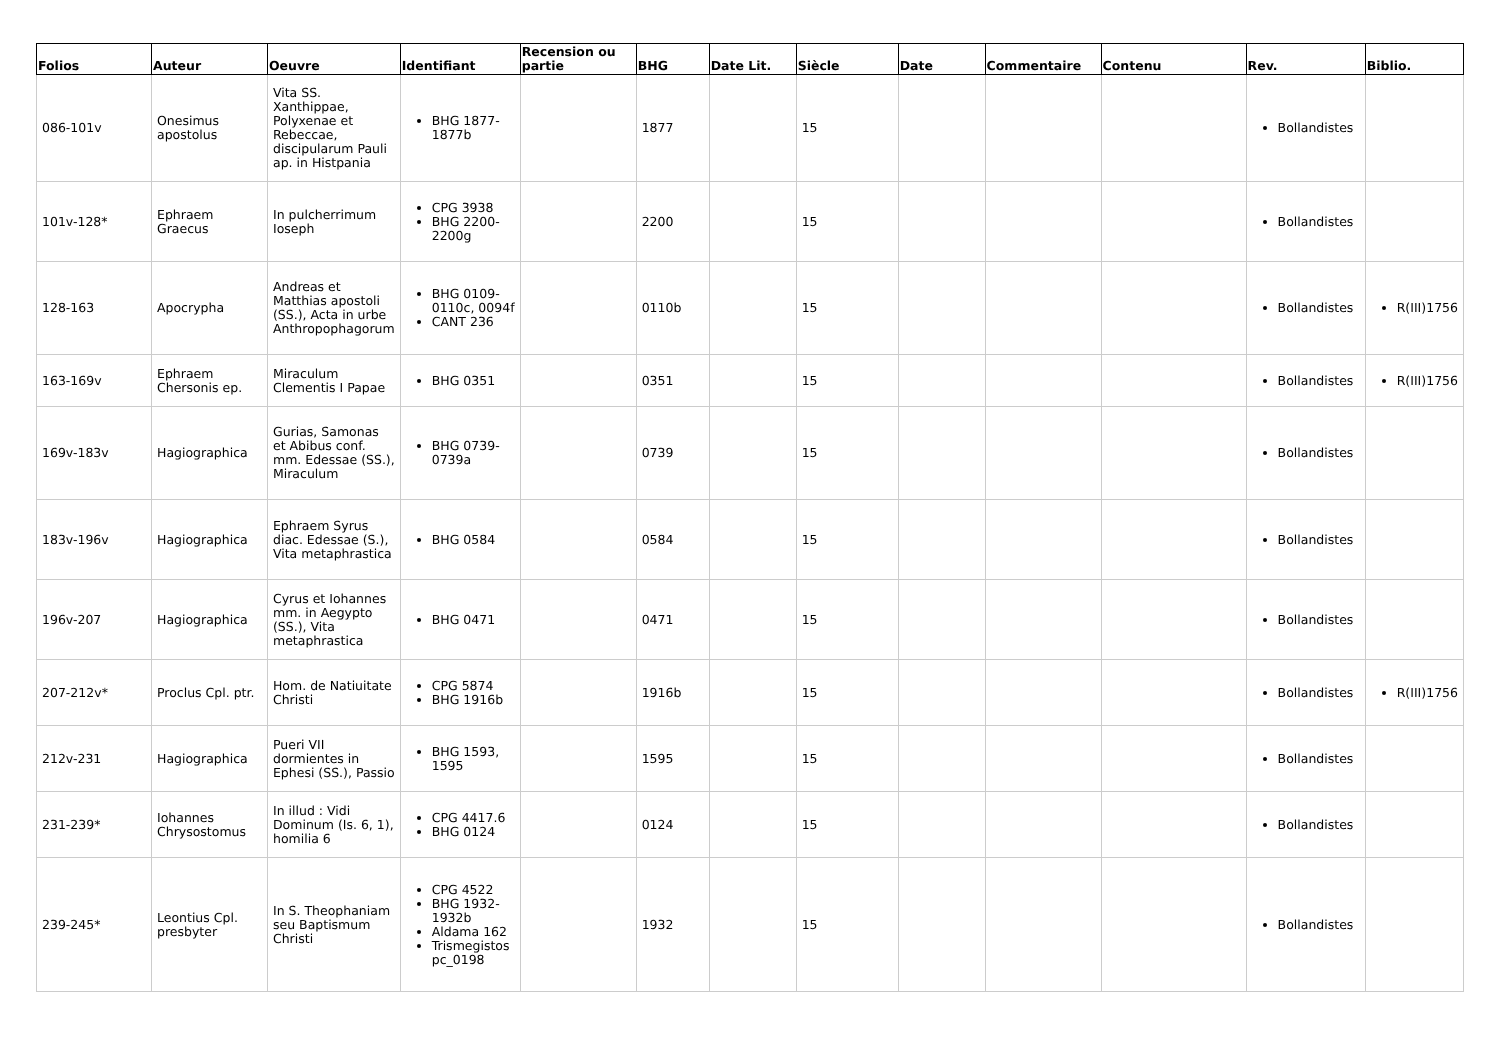| Folios | Auteur | Oeuvre | Identifiant | Recension ou partie | BHG | Date Lit. | Siècle | Date | Commentaire | Contenu | Rev. | Biblio. |
| --- | --- | --- | --- | --- | --- | --- | --- | --- | --- | --- | --- | --- |
| 086-101v | Onesimus apostolus | Vita SS. Xanthippae, Polyxenae et Rebeccae, discipularum Pauli ap. in Histpania | BHG 1877-1877b | | 1877 | | 15 | | | | Bollandistes | |
| 101v-128* | Ephraem Graecus | In pulcherrimum Ioseph | CPG 3938 BHG 2200-2200g | | 2200 | | 15 | | | | Bollandistes | |
| 128-163 | Apocrypha | Andreas et Matthias apostoli (SS.), Acta in urbe Anthropophagorum | BHG 0109-0110c, 0094f CANT 236 | | 0110b | | 15 | | | | Bollandistes | R(III)1756 |
| 163-169v | Ephraem Chersonis ep. | Miraculum Clementis I Papae | BHG 0351 | | 0351 | | 15 | | | | Bollandistes | R(III)1756 |
| 169v-183v | Hagiographica | Gurias, Samonas et Abibus conf. mm. Edessae (SS.), Miraculum | BHG 0739-0739a | | 0739 | | 15 | | | | Bollandistes | |
| 183v-196v | Hagiographica | Ephraem Syrus diac. Edessae (S.), Vita metaphrastica | BHG 0584 | | 0584 | | 15 | | | | Bollandistes | |
| 196v-207 | Hagiographica | Cyrus et Iohannes mm. in Aegypto (SS.), Vita metaphrastica | BHG 0471 | | 0471 | | 15 | | | | Bollandistes | |
| 207-212v* | Proclus Cpl. ptr. | Hom. de Natiuitate Christi | CPG 5874 BHG 1916b | | 1916b | | 15 | | | | Bollandistes | R(III)1756 |
| 212v-231 | Hagiographica | Pueri VII dormientes in Ephesi (SS.), Passio | BHG 1593, 1595 | | 1595 | | 15 | | | | Bollandistes | |
| 231-239* | Iohannes Chrysostomus | In illud : Vidi Dominum (Is. 6, 1), homilia 6 | CPG 4417.6 BHG 0124 | | 0124 | | 15 | | | | Bollandistes | |
| 239-245* | Leontius Cpl. presbyter | In S. Theophaniam seu Baptismum Christi | CPG 4522 BHG 1932-1932b Aldama 162 Trismegistos pc_0198 | | 1932 | | 15 | | | | Bollandistes | |